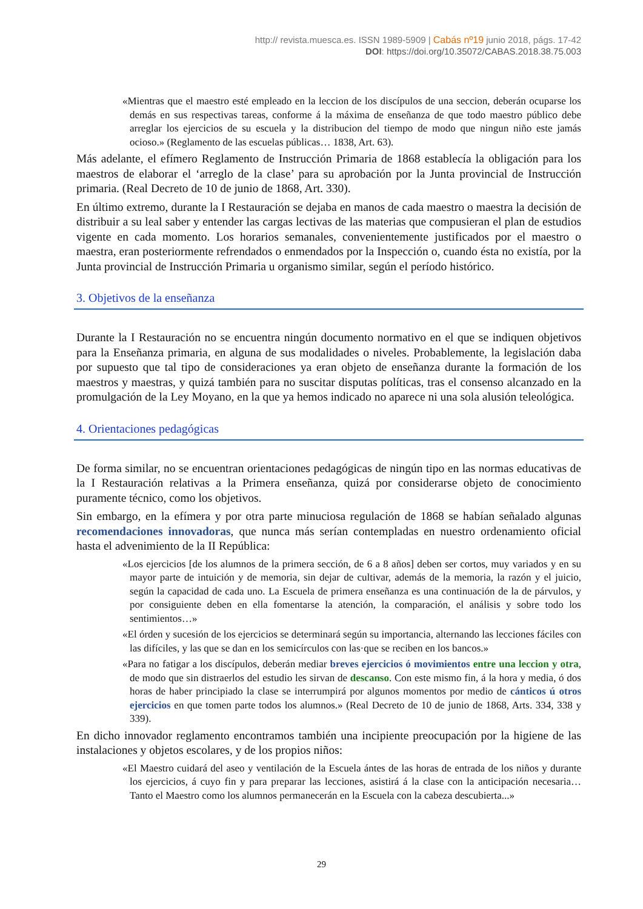http:// revista.muesca.es. ISSN 1989-5909 | Cabás nº19 junio 2018, págs. 17-42
DOI: https://doi.org/10.35072/CABAS.2018.38.75.003
«Mientras que el maestro esté empleado en la leccion de los discípulos de una seccion, deberán ocuparse los demás en sus respectivas tareas, conforme á la máxima de enseñanza de que todo maestro público debe arreglar los ejercicios de su escuela y la distribucion del tiempo de modo que ningun niño este jamás ocioso.» (Reglamento de las escuelas públicas… 1838, Art. 63).
Más adelante, el efímero Reglamento de Instrucción Primaria de 1868 establecía la obligación para los maestros de elaborar el ‘arreglo de la clase’ para su aprobación por la Junta provincial de Instrucción primaria. (Real Decreto de 10 de junio de 1868, Art. 330).
En último extremo, durante la I Restauración se dejaba en manos de cada maestro o maestra la decisión de distribuir a su leal saber y entender las cargas lectivas de las materias que compusieran el plan de estudios vigente en cada momento. Los horarios semanales, convenientemente justificados por el maestro o maestra, eran posteriormente refrendados o enmendados por la Inspección o, cuando ésta no existía, por la Junta provincial de Instrucción Primaria u organismo similar, según el período histórico.
3. Objetivos de la enseñanza
Durante la I Restauración no se encuentra ningún documento normativo en el que se indiquen objetivos para la Enseñanza primaria, en alguna de sus modalidades o niveles. Probablemente, la legislación daba por supuesto que tal tipo de consideraciones ya eran objeto de enseñanza durante la formación de los maestros y maestras, y quizá también para no suscitar disputas políticas, tras el consenso alcanzado en la promulgación de la Ley Moyano, en la que ya hemos indicado no aparece ni una sola alusión teleológica.
4. Orientaciones pedagógicas
De forma similar, no se encuentran orientaciones pedagógicas de ningún tipo en las normas educativas de la I Restauración relativas a la Primera enseñanza, quizá por considerarse objeto de conocimiento puramente técnico, como los objetivos.
Sin embargo, en la efímera y por otra parte minuciosa regulación de 1868 se habían señalado algunas recomendaciones innovadoras, que nunca más serían contempladas en nuestro ordenamiento oficial hasta el advenimiento de la II República:
«Los ejercicios [de los alumnos de la primera sección, de 6 a 8 años] deben ser cortos, muy variados y en su mayor parte de intuición y de memoria, sin dejar de cultivar, además de la memoria, la razón y el juicio, según la capacidad de cada uno. La Escuela de primera enseñanza es una continuación de la de párvulos, y por consiguiente deben en ella fomentarse la atención, la comparación, el análisis y sobre todo los sentimientos…»
«El órden y sucesión de los ejercicios se determinará según su importancia, alternando las lecciones fáciles con las difíciles, y las que se dan en los semicírculos con las·que se reciben en los bancos.»
«Para no fatigar a los discípulos, deberán mediar breves ejercicios ó movimientos entre una leccion y otra, de modo que sin distraerlos del estudio les sirvan de descanso. Con este mismo fin, á la hora y media, ó dos horas de haber principiado la clase se interrumpirá por algunos momentos por medio de cánticos ú otros ejercicios en que tomen parte todos los alumnos.» (Real Decreto de 10 de junio de 1868, Arts. 334, 338 y 339).
En dicho innovador reglamento encontramos también una incipiente preocupación por la higiene de las instalaciones y objetos escolares, y de los propios niños:
«El Maestro cuidará del aseo y ventilación de la Escuela ántes de las horas de entrada de los niños y durante los ejercicios, á cuyo fin y para preparar las lecciones, asistirá á la clase con la anticipación necesaria… Tanto el Maestro como los alumnos permanecerán en la Escuela con la cabeza descubierta...»
29